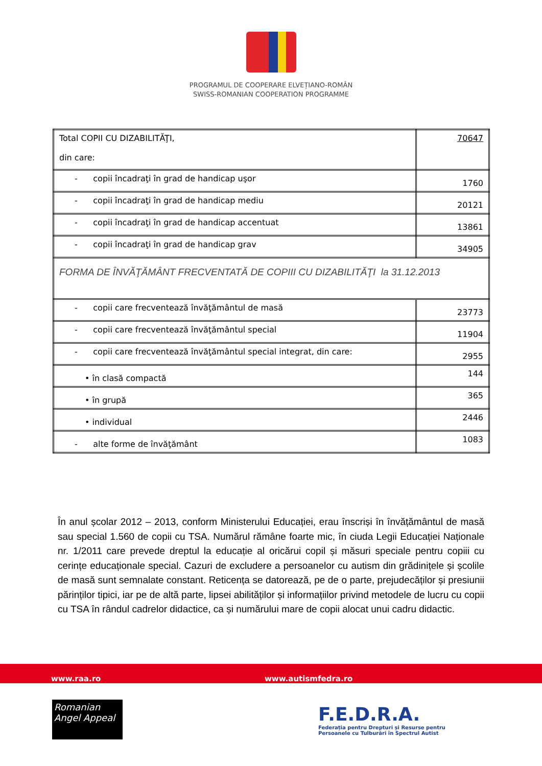PROGRAMUL DE COOPERARE ELVEȚIANO-ROMÂN
SWISS-ROMANIAN COOPERATION PROGRAMME
| Total COPII CU DIZABILITĂŢI, din care: | 70647 |
| - copii încadraţi în grad de handicap uşor | 1760 |
| - copii încadraţi în grad de handicap mediu | 20121 |
| - copii încadraţi în grad de handicap accentuat | 13861 |
| - copii încadraţi în grad de handicap grav | 34905 |
| FORMA DE ÎNVĂŢĂMÂNT FRECVENTATĂ DE COPIII CU DIZABILITĂŢI la 31.12.2013 | |
| - copii care frecventează învăţământul de masă | 23773 |
| - copii care frecventează învăţământul special | 11904 |
| - copii care frecventează învăţământul special integrat, din care: | 2955 |
| • în clasă compactă | 144 |
| • în grupă | 365 |
| • individual | 2446 |
| - alte forme de învăţământ | 1083 |
În anul școlar 2012 – 2013, conform Ministerului Educației, erau înscriși în învățământul de masă sau special 1.560 de copii cu TSA. Numărul rămâne foarte mic, în ciuda Legii Educației Naționale nr. 1/2011 care prevede dreptul la educație al oricărui copil și măsuri speciale pentru copiii cu cerințe educaționale special. Cazuri de excludere a persoanelor cu autism din grădinițele și școlile de masă sunt semnalate constant. Reticența se datorează, pe de o parte, prejudecăților și presiunii părinților tipici, iar pe de altă parte, lipsei abilităților și informațiilor privind metodele de lucru cu copii cu TSA în rândul cadrelor didactice, ca și numărului mare de copii alocat unui cadru didactic.
www.raa.ro www.autismfedra.ro
Romanian
Angel Appeal
F.E.D.R.A.
Federația pentru Drepturi și Resurse pentru
Persoanele cu Tulburări în Spectrul Autist